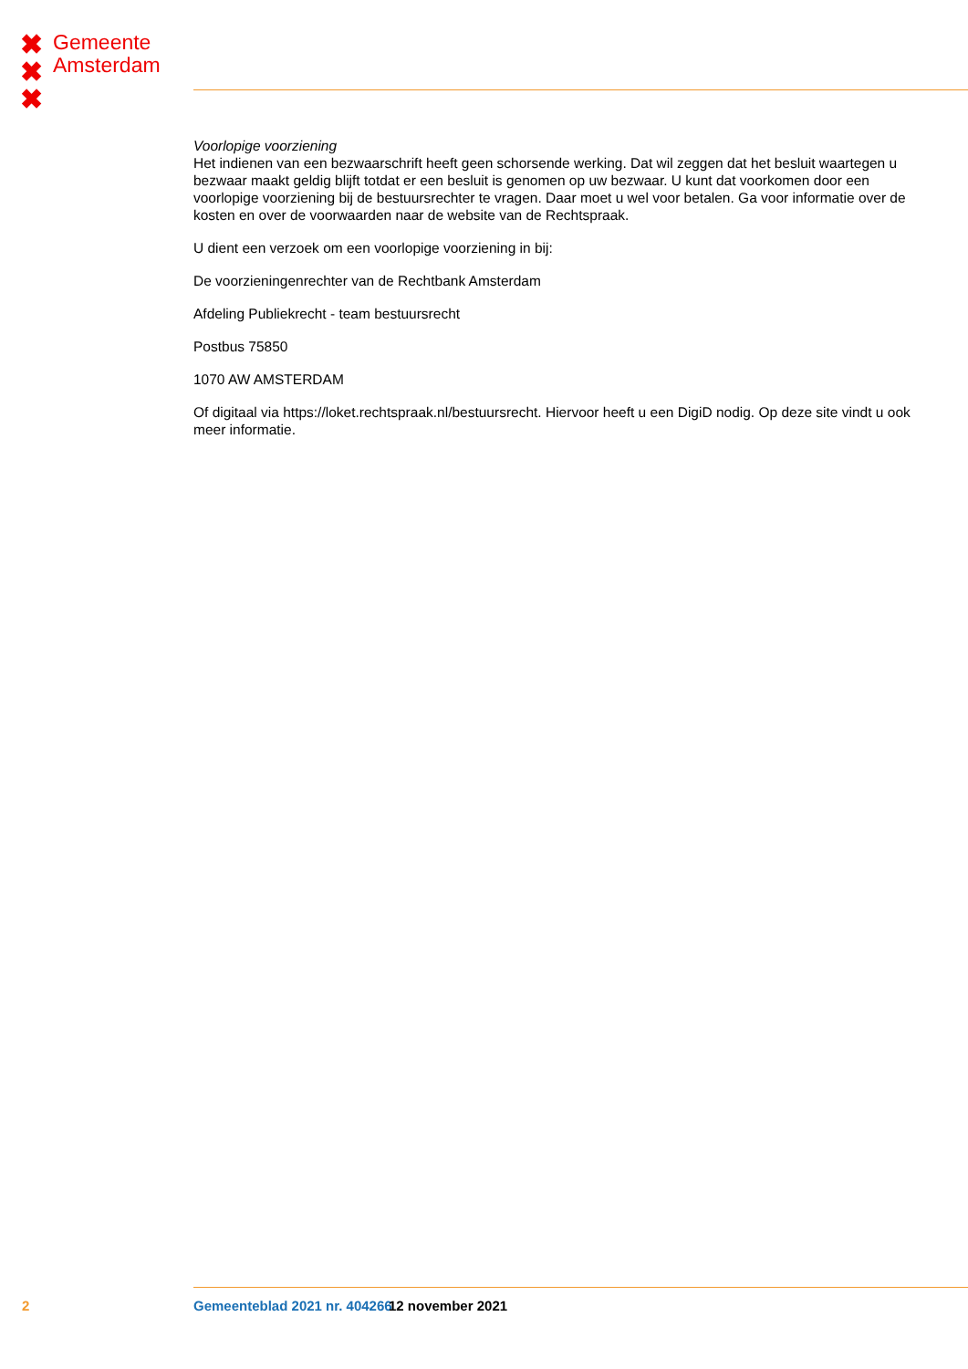✖
✖
✖
Gemeente
Amsterdam
Voorlopige voorziening
Het indienen van een bezwaarschrift heeft geen schorsende werking. Dat wil zeggen dat het besluit waartegen u bezwaar maakt geldig blijft totdat er een besluit is genomen op uw bezwaar. U kunt dat voorkomen door een voorlopige voorziening bij de bestuursrechter te vragen. Daar moet u wel voor betalen. Ga voor informatie over de kosten en over de voorwaarden naar de website van de Rechtspraak.
U dient een verzoek om een voorlopige voorziening in bij:
De voorzieningenrechter van de Rechtbank Amsterdam
Afdeling Publiekrecht - team bestuursrecht
Postbus 75850
1070 AW AMSTERDAM
Of digitaal via https://loket.rechtspraak.nl/bestuursrecht. Hiervoor heeft u een DigiD nodig. Op deze site vindt u ook meer informatie.
2 Gemeenteblad 2021 nr. 404266 12 november 2021